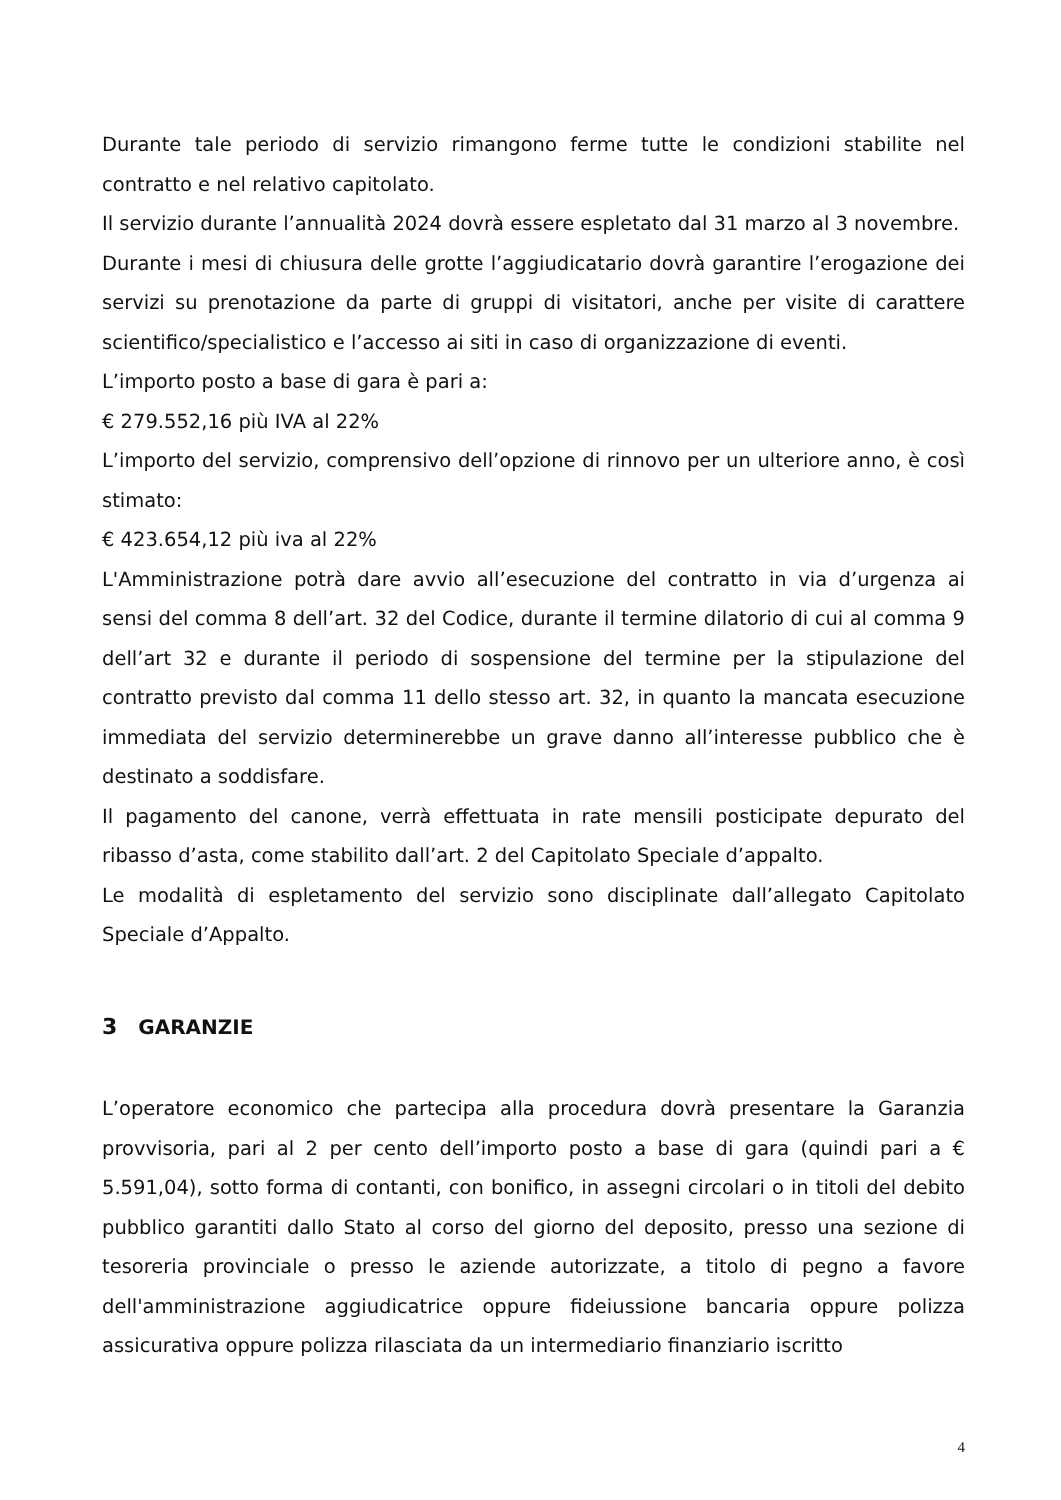Durante tale periodo di servizio rimangono ferme tutte le condizioni stabilite nel contratto e nel relativo capitolato.
Il servizio durante l’annualità 2024 dovrà essere espletato dal 31 marzo al 3 novembre.
Durante i mesi di chiusura delle grotte l’aggiudicatario dovrà garantire l’erogazione dei servizi su prenotazione da parte di gruppi di visitatori, anche per visite di carattere scientifico/specialistico e l’accesso ai siti in caso di organizzazione di eventi.
L’importo posto a base di gara è pari a:
€ 279.552,16 più IVA al 22%
L’importo del servizio, comprensivo dell’opzione di rinnovo per un ulteriore anno, è così stimato:
€ 423.654,12 più iva al 22%
L'Amministrazione potrà dare avvio all’esecuzione del contratto in via d’urgenza ai sensi del comma 8 dell’art. 32 del Codice, durante il termine dilatorio di cui al comma 9 dell’art 32 e durante il periodo di sospensione del termine per la stipulazione del contratto previsto dal comma 11 dello stesso art. 32, in quanto la mancata esecuzione immediata del servizio determinerebbe un grave danno all’interesse pubblico che è destinato a soddisfare.
Il pagamento del canone, verrà effettuata in rate mensili posticipate depurato del ribasso d’asta, come stabilito dall’art. 2 del Capitolato Speciale d’appalto.
Le modalità di espletamento del servizio sono disciplinate dall’allegato Capitolato Speciale d’Appalto.
3 GARANZIE
L’operatore economico che partecipa alla procedura dovrà presentare la Garanzia provvisoria, pari al 2 per cento dell’importo posto a base di gara (quindi pari a € 5.591,04), sotto forma di contanti, con bonifico, in assegni circolari o in titoli del debito pubblico garantiti dallo Stato al corso del giorno del deposito, presso una sezione di tesoreria provinciale o presso le aziende autorizzate, a titolo di pegno a favore dell'amministrazione aggiudicatrice oppure fideiussione bancaria oppure polizza assicurativa oppure polizza rilasciata da un intermediario finanziario iscritto
4